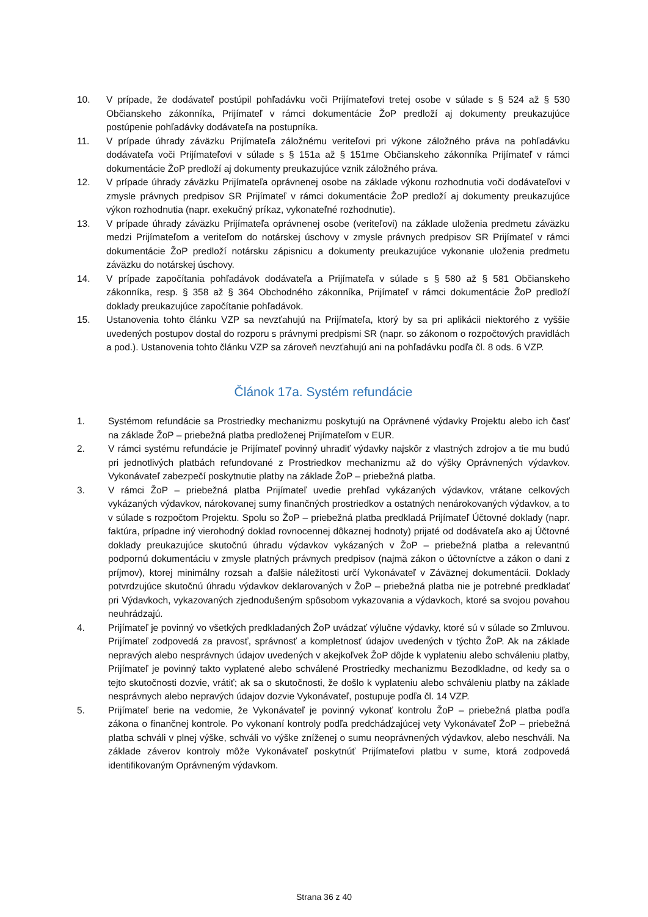10. V prípade, že dodávateľ postúpil pohľadávku voči Prijímateľovi tretej osobe v súlade s § 524 až § 530 Občianskeho zákonníka, Prijímateľ v rámci dokumentácie ŽoP predloží aj dokumenty preukazujúce postúpenie pohľadávky dodávateľa na postupníka.
11. V prípade úhrady záväzku Prijímateľa záložnému veriteľovi pri výkone záložného práva na pohľadávku dodávateľa voči Prijímateľovi v súlade s § 151a až § 151me Občianskeho zákonníka Prijímateľ v rámci dokumentácie ŽoP predloží aj dokumenty preukazujúce vznik záložného práva.
12. V prípade úhrady záväzku Prijímateľa oprávnenej osobe na základe výkonu rozhodnutia voči dodávateľovi v zmysle právnych predpisov SR Prijímateľ v rámci dokumentácie ŽoP predloží aj dokumenty preukazujúce výkon rozhodnutia (napr. exekučný príkaz, vykonateľné rozhodnutie).
13. V prípade úhrady záväzku Prijímateľa oprávnenej osobe (veriteľovi) na základe uloženia predmetu záväzku medzi Prijímateľom a veriteľom do notárskej úschovy v zmysle právnych predpisov SR Prijímateľ v rámci dokumentácie ŽoP predloží notársku zápisnicu a dokumenty preukazujúce vykonanie uloženia predmetu záväzku do notárskej úschovy.
14. V prípade započítania pohľadávok dodávateľa a Prijímateľa v súlade s § 580 až § 581 Občianskeho zákonníka, resp. § 358 až § 364 Obchodného zákonníka, Prijímateľ v rámci dokumentácie ŽoP predloží doklady preukazujúce započítanie pohľadávok.
15. Ustanovenia tohto článku VZP sa nevzťahujú na Prijímateľa, ktorý by sa pri aplikácii niektorého z vyššie uvedených postupov dostal do rozporu s právnymi predpismi SR (napr. so zákonom o rozpočtových pravidlách a pod.). Ustanovenia tohto článku VZP sa zároveň nevzťahujú ani na pohľadávku podľa čl. 8 ods. 6 VZP.
Článok 17a. Systém refundácie
1. Systémom refundácie sa Prostriedky mechanizmu poskytujú na Oprávnené výdavky Projektu alebo ich časť na základe ŽoP – priebežná platba predloženej Prijímateľom v EUR.
2. V rámci systému refundácie je Prijímateľ povinný uhradiť výdavky najskôr z vlastných zdrojov a tie mu budú pri jednotlivých platbách refundované z Prostriedkov mechanizmu až do výšky Oprávnených výdavkov. Vykonávateľ zabezpečí poskytnutie platby na základe ŽoP – priebežná platba.
3. V rámci ŽoP – priebežná platba Prijímateľ uvedie prehľad vykázaných výdavkov, vrátane celkových vykázaných výdavkov, nárokovanej sumy finančných prostriedkov a ostatných nenárokovaných výdavkov, a to v súlade s rozpočtom Projektu. Spolu so ŽoP – priebežná platba predkladá Prijímateľ Účtovné doklady (napr. faktúra, prípadne iný vierohodný doklad rovnocennej dôkaznej hodnoty) prijaté od dodávateľa ako aj Účtovné doklady preukazujúce skutočnú úhradu výdavkov vykázaných v ŽoP – priebežná platba a relevantnú podpornú dokumentáciu v zmysle platných právnych predpisov (najmä zákon o účtovníctve a zákon o dani z príjmov), ktorej minimálny rozsah a ďalšie náležitosti určí Vykonávateľ v Záväznej dokumentácii. Doklady potvrdzujúce skutočnú úhradu výdavkov deklarovaných v ŽoP – priebežná platba nie je potrebné predkladať pri Výdavkoch, vykazovaných zjednodušeným spôsobom vykazovania a výdavkoch, ktoré sa svojou povahou neuhrádzajú.
4. Prijímateľ je povinný vo všetkých predkladaných ŽoP uvádzať výlučne výdavky, ktoré sú v súlade so Zmluvou. Prijímateľ zodpovedá za pravosť, správnosť a kompletnosť údajov uvedených v týchto ŽoP. Ak na základe nepravých alebo nesprávnych údajov uvedených v akejkoľvek ŽoP dôjde k vyplateniu alebo schváleniu platby, Prijímateľ je povinný takto vyplatené alebo schválené Prostriedky mechanizmu Bezodkladne, od kedy sa o tejto skutočnosti dozvie, vrátiť; ak sa o skutočnosti, že došlo k vyplateniu alebo schváleniu platby na základe nesprávnych alebo nepravých údajov dozvie Vykonávateľ, postupuje podľa čl. 14 VZP.
5. Prijímateľ berie na vedomie, že Vykonávateľ je povinný vykonať kontrolu ŽoP – priebežná platba podľa zákona o finančnej kontrole. Po vykonaní kontroly podľa predchádzajúcej vety Vykonávateľ ŽoP – priebežná platba schváli v plnej výške, schváli vo výške zníženej o sumu neoprávnených výdavkov, alebo neschváli. Na základe záverov kontroly môže Vykonávateľ poskytnúť Prijímateľovi platbu v sume, ktorá zodpovedá identifikovaným Oprávneným výdavkom.
Strana 36 z 40